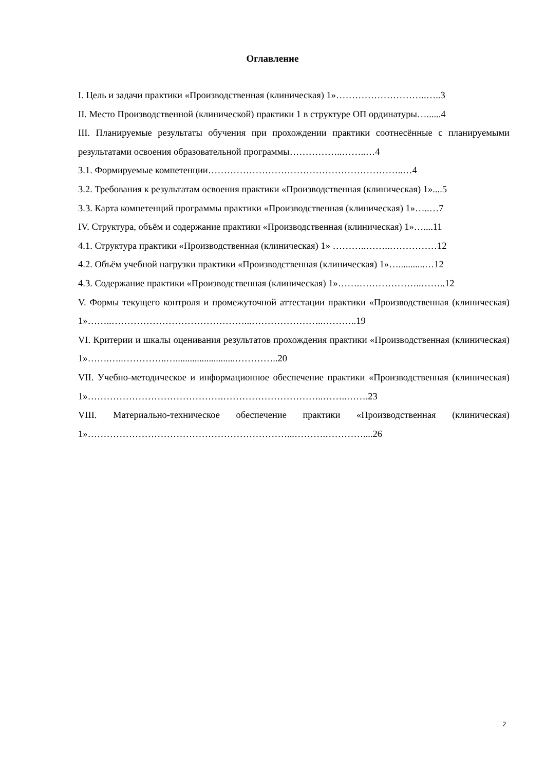Оглавление
I. Цель и задачи практики «Производственная (клиническая) 1»………………………..…..3
II. Место Производственной (клинической) практики 1 в структуре ОП ординатуры…......4
III. Планируемые результаты обучения при прохождении практики соотнесённые с планируемыми результатами освоения образовательной программы……………..……..…4
3.1. Формируемые компетенции……………………………………………………..…4
3.2. Требования к результатам освоения практики «Производственная (клиническая) 1»....5
3.3. Карта компетенций программы практики «Производственная (клиническая) 1»…..…7
IV. Структура, объём и содержание практики «Производственная (клиническая) 1»…....11
4.1. Структура практики «Производственная (клиническая) 1» ………..……..……………12
4.2. Объём учебной нагрузки практики «Производственная (клиническая) 1»…...........…12
4.3. Содержание практики «Производственная (клиническая) 1»…….………………..……..12
V. Формы текущего контроля и промежуточной аттестации практики «Производственная (клиническая) 1»……..……………………………………...…………………..………..19
VI. Критерии и шкалы оценивания результатов прохождения практики «Производственная (клиническая) 1»…….…..…………..….........................…………..20
VII. Учебно-методическое и информационное обеспечение практики «Производственная (клиническая) 1»…………………………………….…………………………..……..…….23
VIII. Материально-техническое обеспечение практики «Производственная (клиническая) 1»………………………………………………………...……….…………....26
2